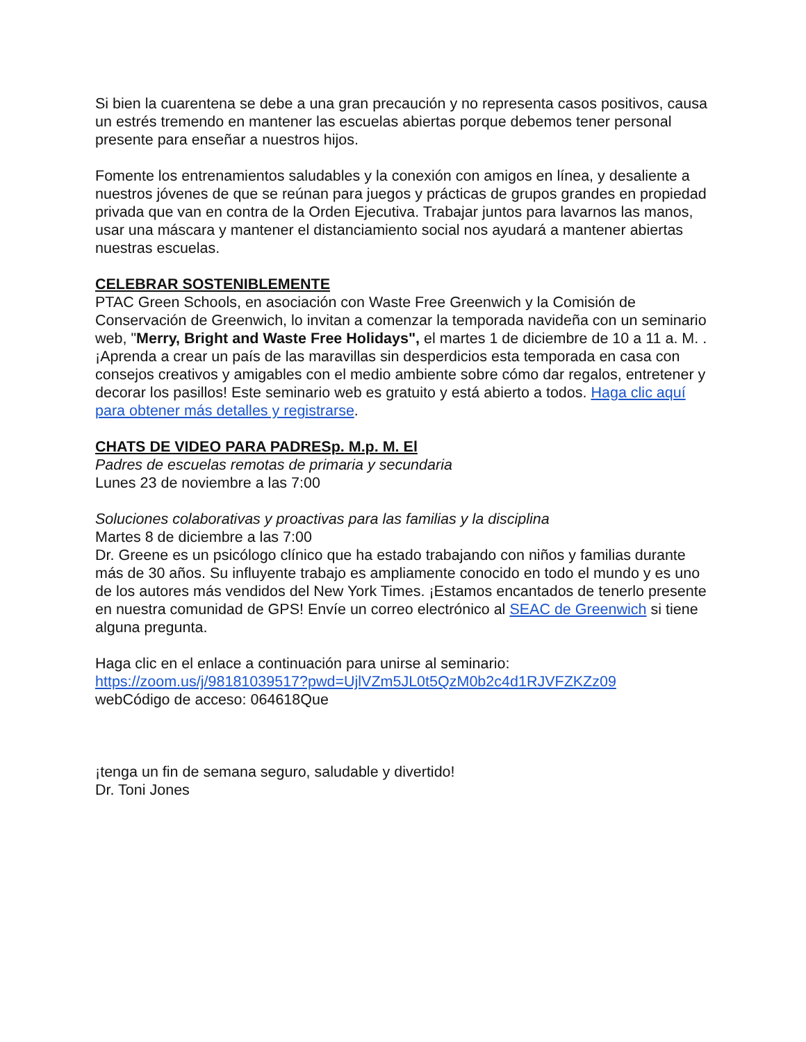Si bien la cuarentena se debe a una gran precaución y no representa casos positivos, causa un estrés tremendo en mantener las escuelas abiertas porque debemos tener personal presente para enseñar a nuestros hijos.
Fomente los entrenamientos saludables y la conexión con amigos en línea, y desaliente a nuestros jóvenes de que se reúnan para juegos y prácticas de grupos grandes en propiedad privada que van en contra de la Orden Ejecutiva. Trabajar juntos para lavarnos las manos, usar una máscara y mantener el distanciamiento social nos ayudará a mantener abiertas nuestras escuelas.
CELEBRAR SOSTENIBLEMENTE
PTAC Green Schools, en asociación con Waste Free Greenwich y la Comisión de Conservación de Greenwich, lo invitan a comenzar la temporada navideña con un seminario web, "Merry, Bright and Waste Free Holidays", el martes 1 de diciembre de 10 a 11 a. M. . ¡Aprenda a crear un país de las maravillas sin desperdicios esta temporada en casa con consejos creativos y amigables con el medio ambiente sobre cómo dar regalos, entretener y decorar los pasillos! Este seminario web es gratuito y está abierto a todos. Haga clic aquí para obtener más detalles y registrarse.
CHATS DE VIDEO PARA PADRESp. M.p. M. El
Padres de escuelas remotas de primaria y secundaria
Lunes 23 de noviembre a las 7:00
Soluciones colaborativas y proactivas para las familias y la disciplina
Martes 8 de diciembre a las 7:00
Dr. Greene es un psicólogo clínico que ha estado trabajando con niños y familias durante más de 30 años. Su influyente trabajo es ampliamente conocido en todo el mundo y es uno de los autores más vendidos del New York Times. ¡Estamos encantados de tenerlo presente en nuestra comunidad de GPS! Envíe un correo electrónico al SEAC de Greenwich si tiene alguna pregunta.
Haga clic en el enlace a continuación para unirse al seminario:
https://zoom.us/j/98181039517?pwd=UjlVZm5JL0t5QzM0b2c4d1RJVFZKZz09
webCódigo de acceso: 064618Que
¡tenga un fin de semana seguro, saludable y divertido!
Dr. Toni Jones